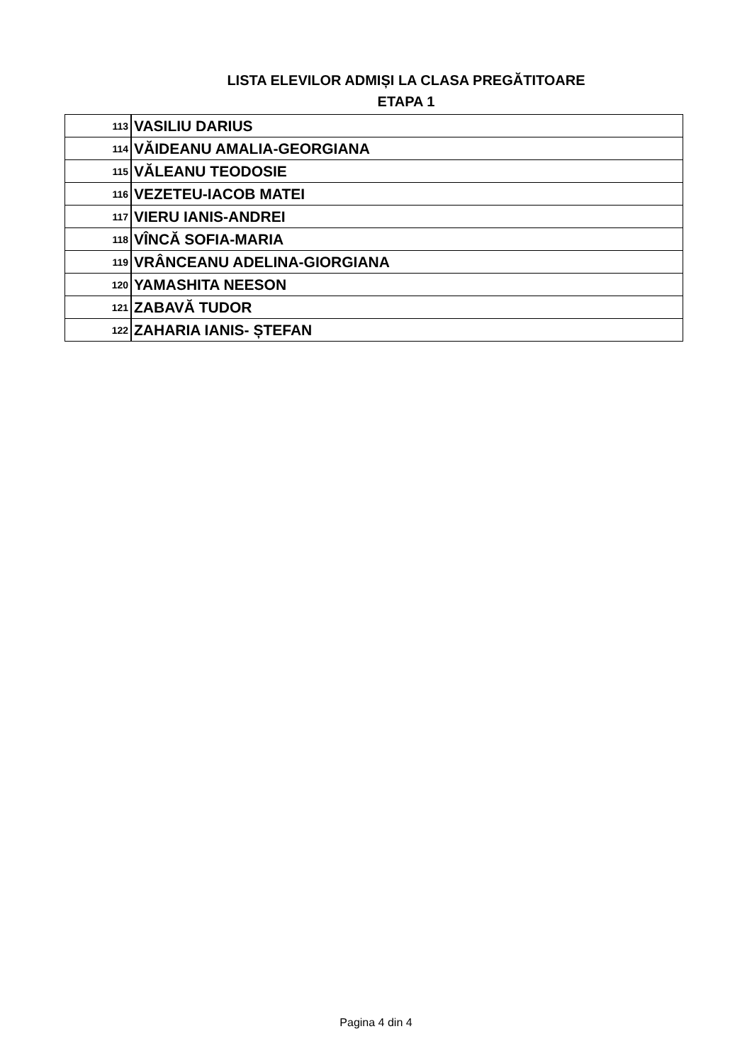LISTA ELEVILOR ADMIȘI LA CLASA PREGĂTITOARE
ETAPA 1
| 113 | VASILIU DARIUS |
| 114 | VĂIDEANU AMALIA-GEORGIANA |
| 115 | VĂLEANU TEODOSIE |
| 116 | VEZETEU-IACOB MATEI |
| 117 | VIERU IANIS-ANDREI |
| 118 | VÎNCĂ SOFIA-MARIA |
| 119 | VRÂNCEANU ADELINA-GIORGIANA |
| 120 | YAMASHITA NEESON |
| 121 | ZABAVĂ TUDOR |
| 122 | ZAHARIA IANIS- ȘTEFAN |
Pagina 4 din 4